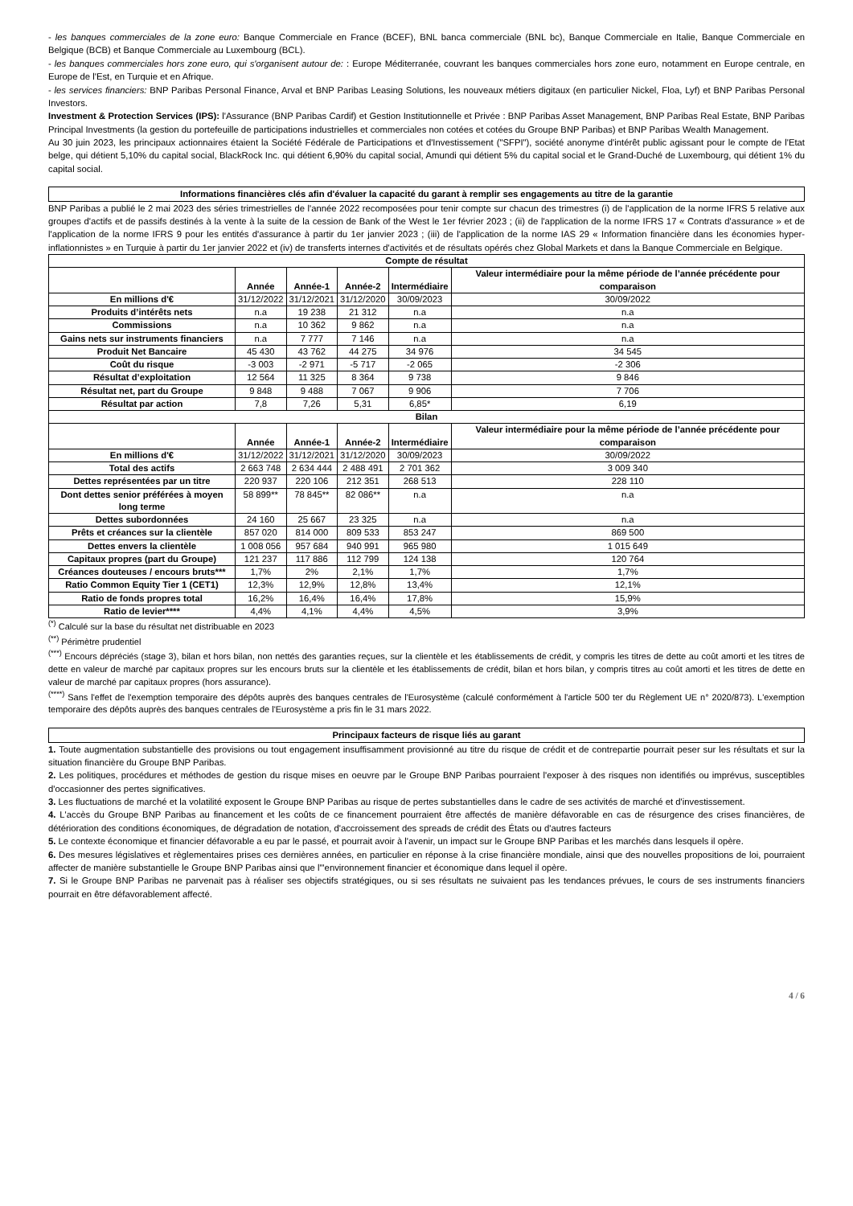- les banques commerciales de la zone euro: Banque Commerciale en France (BCEF), BNL banca commerciale (BNL bc), Banque Commerciale en Italie, Banque Commerciale en Belgique (BCB) et Banque Commerciale au Luxembourg (BCL).
- les banques commerciales hors zone euro, qui s'organisent autour de: : Europe Méditerranée, couvrant les banques commerciales hors zone euro, notamment en Europe centrale, en Europe de l'Est, en Turquie et en Afrique.
- les services financiers: BNP Paribas Personal Finance, Arval et BNP Paribas Leasing Solutions, les nouveaux métiers digitaux (en particulier Nickel, Floa, Lyf) et BNP Paribas Personal Investors.
Investment & Protection Services (IPS): l'Assurance (BNP Paribas Cardif) et Gestion Institutionnelle et Privée : BNP Paribas Asset Management, BNP Paribas Real Estate, BNP Paribas Principal Investments (la gestion du portefeuille de participations industrielles et commerciales non cotées et cotées du Groupe BNP Paribas) et BNP Paribas Wealth Management.
Au 30 juin 2023, les principaux actionnaires étaient la Société Fédérale de Participations et d'Investissement ("SFPI"), société anonyme d'intérêt public agissant pour le compte de l'Etat belge, qui détient 5,10% du capital social, BlackRock Inc. qui détient 6,90% du capital social, Amundi qui détient 5% du capital social et le Grand-Duché de Luxembourg, qui détient 1% du capital social.
Informations financières clés afin d'évaluer la capacité du garant à remplir ses engagements au titre de la garantie
BNP Paribas a publié le 2 mai 2023 des séries trimestrielles de l'année 2022 recomposées pour tenir compte sur chacun des trimestres (i) de l'application de la norme IFRS 5 relative aux groupes d'actifs et de passifs destinés à la vente à la suite de la cession de Bank of the West le 1er février 2023 ; (ii) de l'application de la norme IFRS 17 « Contrats d'assurance » et de l'application de la norme IFRS 9 pour les entités d'assurance à partir du 1er janvier 2023 ; (iii) de l'application de la norme IAS 29 « Information financière dans les économies hyper-inflationnistes » en Turquie à partir du 1er janvier 2022 et (iv) de transferts internes d'activités et de résultats opérés chez Global Markets et dans la Banque Commerciale en Belgique.
| Compte de résultat | | | | | |
| --- | --- | --- | --- | --- | --- |
| | Année | Année-1 | Année-2 | Intermédiaire | Valeur intermédiaire pour la même période de l’année précédente pour comparaison |
| En millions d'€ | 31/12/2022 | 31/12/2021 | 31/12/2020 | 30/09/2023 | 30/09/2022 |
| Produits d’intérêts nets | n.a | 19 238 | 21 312 | n.a | n.a |
| Commissions | n.a | 10 362 | 9 862 | n.a | n.a |
| Gains nets sur instruments financiers | n.a | 7 777 | 7 146 | n.a | n.a |
| Produit Net Bancaire | 45 430 | 43 762 | 44 275 | 34 976 | 34 545 |
| Coût du risque | -3 003 | -2 971 | -5 717 | -2 065 | -2 306 |
| Résultat d’exploitation | 12 564 | 11 325 | 8 364 | 9 738 | 9 846 |
| Résultat net, part du Groupe | 9 848 | 9 488 | 7 067 | 9 906 | 7 706 |
| Résultat par action | 7,8 | 7,26 | 5,31 | 6,85* | 6,19 |
| Bilan | | | | | |
| | Année | Année-1 | Année-2 | Intermédiaire | Valeur intermédiaire pour la même période de l’année précédente pour comparaison |
| En millions d'€ | 31/12/2022 | 31/12/2021 | 31/12/2020 | 30/09/2023 | 30/09/2022 |
| Total des actifs | 2 663 748 | 2 634 444 | 2 488 491 | 2 701 362 | 3 009 340 |
| Dettes représentées par un titre | 220 937 | 220 106 | 212 351 | 268 513 | 228 110 |
| Dont dettes senior préférées à moyen long terme | 58 899** | 78 845** | 82 086** | n.a | n.a |
| Dettes subordonnées | 24 160 | 25 667 | 23 325 | n.a | n.a |
| Prêts et créances sur la clientèle | 857 020 | 814 000 | 809 533 | 853 247 | 869 500 |
| Dettes envers la clientèle | 1 008 056 | 957 684 | 940 991 | 965 980 | 1 015 649 |
| Capitaux propres (part du Groupe) | 121 237 | 117 886 | 112 799 | 124 138 | 120 764 |
| Créances douteuses / encours bruts*** | 1,7% | 2% | 2,1% | 1,7% | 1,7% |
| Ratio Common Equity Tier 1 (CET1) | 12,3% | 12,9% | 12,8% | 13,4% | 12,1% |
| Ratio de fonds propres total | 16,2% | 16,4% | 16,4% | 17,8% | 15,9% |
| Ratio de levier**** | 4,4% | 4,1% | 4,4% | 4,5% | 3,9% |
<sup>(*)</sup> Calculé sur la base du résultat net distribuable en 2023
<sup>(**)</sup> Périmètre prudentiel
<sup>(***)</sup> Encours dépréciés (stage 3), bilan et hors bilan, non nettés des garanties reçues, sur la clientèle et les établissements de crédit, y compris les titres de dette au coût amorti et les titres de dette en valeur de marché par capitaux propres sur les encours bruts sur la clientèle et les établissements de crédit, bilan et hors bilan, y compris titres au coût amorti et les titres de dette en valeur de marché par capitaux propres (hors assurance).
<sup>(****)</sup> Sans l'effet de l'exemption temporaire des dépôts auprès des banques centrales de l'Eurosystème (calculé conformément à l'article 500 ter du Règlement UE n° 2020/873). L'exemption temporaire des dépôts auprès des banques centrales de l'Eurosystème a pris fin le 31 mars 2022.
Principaux facteurs de risque liés au garant
1. Toute augmentation substantielle des provisions ou tout engagement insuffisamment provisionné au titre du risque de crédit et de contrepartie pourrait peser sur les résultats et sur la situation financière du Groupe BNP Paribas.
2. Les politiques, procédures et méthodes de gestion du risque mises en oeuvre par le Groupe BNP Paribas pourraient l'exposer à des risques non identifiés ou imprévus, susceptibles d'occasionner des pertes significatives.
3. Les fluctuations de marché et la volatilité exposent le Groupe BNP Paribas au risque de pertes substantielles dans le cadre de ses activités de marché et d'investissement.
4. L'accès du Groupe BNP Paribas au financement et les coûts de ce financement pourraient être affectés de manière défavorable en cas de résurgence des crises financières, de détérioration des conditions économiques, de dégradation de notation, d'accroissement des spreads de crédit des États ou d'autres facteurs
5. Le contexte économique et financier défavorable a eu par le passé, et pourrait avoir à l'avenir, un impact sur le Groupe BNP Paribas et les marchés dans lesquels il opère.
6. Des mesures législatives et règlementaires prises ces dernières années, en particulier en réponse à la crise financière mondiale, ainsi que des nouvelles propositions de loi, pourraient affecter de manière substantielle le Groupe BNP Paribas ainsi que l'"environnement financier et économique dans lequel il opère.
7. Si le Groupe BNP Paribas ne parvenait pas à réaliser ses objectifs stratégiques, ou si ses résultats ne suivaient pas les tendances prévues, le cours de ses instruments financiers pourrait en être défavorablement affecté.
4 / 6